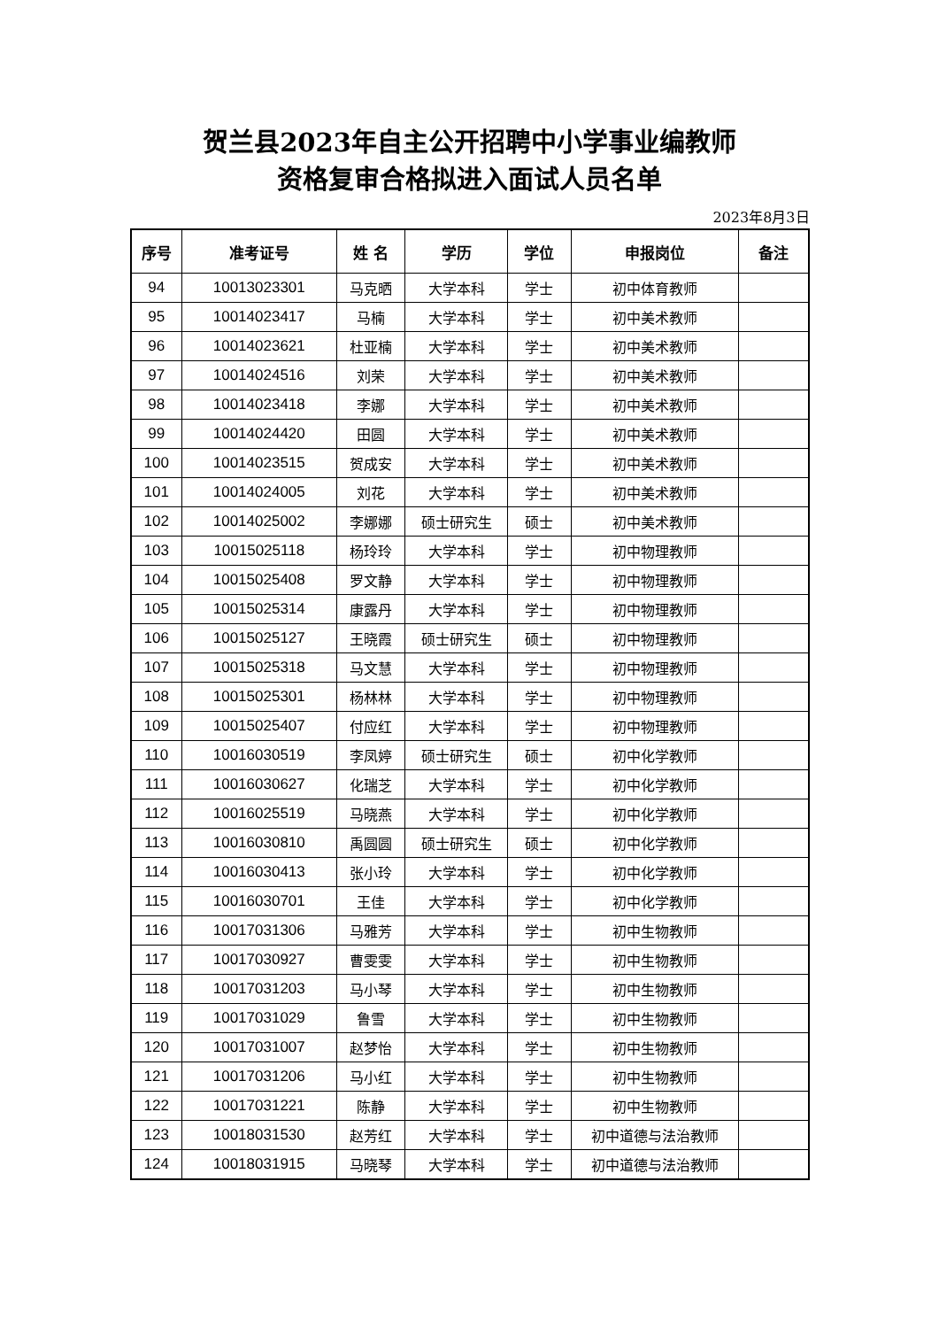贺兰县2023年自主公开招聘中小学事业编教师
资格复审合格拟进入面试人员名单
2023年8月3日
| 序号 | 准考证号 | 姓 名 | 学历 | 学位 | 申报岗位 | 备注 |
| --- | --- | --- | --- | --- | --- | --- |
| 94 | 10013023301 | 马克晒 | 大学本科 | 学士 | 初中体育教师 | |
| 95 | 10014023417 | 马楠 | 大学本科 | 学士 | 初中美术教师 | |
| 96 | 10014023621 | 杜亚楠 | 大学本科 | 学士 | 初中美术教师 | |
| 97 | 10014024516 | 刘荣 | 大学本科 | 学士 | 初中美术教师 | |
| 98 | 10014023418 | 李娜 | 大学本科 | 学士 | 初中美术教师 | |
| 99 | 10014024420 | 田圆 | 大学本科 | 学士 | 初中美术教师 | |
| 100 | 10014023515 | 贺成安 | 大学本科 | 学士 | 初中美术教师 | |
| 101 | 10014024005 | 刘花 | 大学本科 | 学士 | 初中美术教师 | |
| 102 | 10014025002 | 李娜娜 | 硕士研究生 | 硕士 | 初中美术教师 | |
| 103 | 10015025118 | 杨玲玲 | 大学本科 | 学士 | 初中物理教师 | |
| 104 | 10015025408 | 罗文静 | 大学本科 | 学士 | 初中物理教师 | |
| 105 | 10015025314 | 康露丹 | 大学本科 | 学士 | 初中物理教师 | |
| 106 | 10015025127 | 王晓霞 | 硕士研究生 | 硕士 | 初中物理教师 | |
| 107 | 10015025318 | 马文慧 | 大学本科 | 学士 | 初中物理教师 | |
| 108 | 10015025301 | 杨林林 | 大学本科 | 学士 | 初中物理教师 | |
| 109 | 10015025407 | 付应红 | 大学本科 | 学士 | 初中物理教师 | |
| 110 | 10016030519 | 李凤婷 | 硕士研究生 | 硕士 | 初中化学教师 | |
| 111 | 10016030627 | 化瑞芝 | 大学本科 | 学士 | 初中化学教师 | |
| 112 | 10016025519 | 马晓燕 | 大学本科 | 学士 | 初中化学教师 | |
| 113 | 10016030810 | 禹圆圆 | 硕士研究生 | 硕士 | 初中化学教师 | |
| 114 | 10016030413 | 张小玲 | 大学本科 | 学士 | 初中化学教师 | |
| 115 | 10016030701 | 王佳 | 大学本科 | 学士 | 初中化学教师 | |
| 116 | 10017031306 | 马雅芳 | 大学本科 | 学士 | 初中生物教师 | |
| 117 | 10017030927 | 曹雯雯 | 大学本科 | 学士 | 初中生物教师 | |
| 118 | 10017031203 | 马小琴 | 大学本科 | 学士 | 初中生物教师 | |
| 119 | 10017031029 | 鲁雪 | 大学本科 | 学士 | 初中生物教师 | |
| 120 | 10017031007 | 赵梦怡 | 大学本科 | 学士 | 初中生物教师 | |
| 121 | 10017031206 | 马小红 | 大学本科 | 学士 | 初中生物教师 | |
| 122 | 10017031221 | 陈静 | 大学本科 | 学士 | 初中生物教师 | |
| 123 | 10018031530 | 赵芳红 | 大学本科 | 学士 | 初中道德与法治教师 | |
| 124 | 10018031915 | 马晓琴 | 大学本科 | 学士 | 初中道德与法治教师 | |